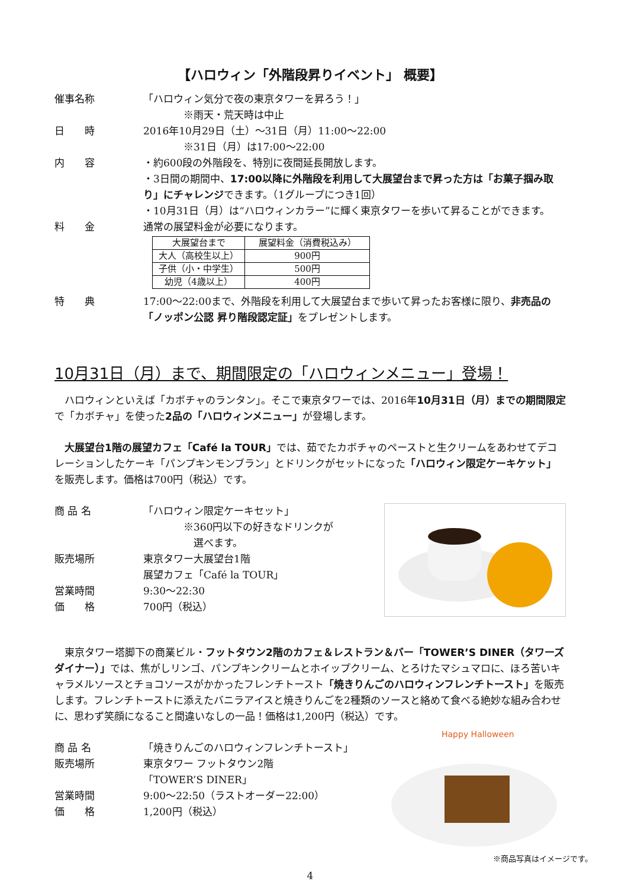【ハロウィン「外階段昇りイベント」 概要】
催事名称 「ハロウィン気分で夜の東京タワーを昇ろう！」
　　　　※雨天・荒天時は中止
日　　時 2016年10月29日（土）～31日（月）11:00～22:00
　　　　※31日（月）は17:00～22:00
内　　容 ・約600段の外階段を、特別に夜間延長開放します。
・3日間の期間中、17:00以降に外階段を利用して大展望台まで昇った方は「お菓子掴み取り」にチャレンジできます。（1グループにつき1回）
・10月31日（月）は“ハロウィンカラー”に輝く東京タワーを歩いて昇ることができます。
料　　金 通常の展望料金が必要になります。
| 大展望台まで | 展望料金（消費税込み） |
| --- | --- |
| 大人（高校生以上） | 900円 |
| 子供（小・中学生） | 500円 |
| 幼児（4歳以上） | 400円 |
特　　典 17:00～22:00まで、外階段を利用して大展望台まで歩いて昇ったお客様に限り、非売品の「ノッポン公認 昇り階段認定証」をプレゼントします。
10月31日（月）まで、期間限定の「ハロウィンメニュー」登場！
　ハロウィンといえば「カボチャのランタン」。そこで東京タワーでは、2016年10月31日（月）までの期間限定で「カボチャ」を使った2品の「ハロウィンメニュー」が登場します。
　大展望台1階の展望カフェ「Café la TOUR」では、茹でたカボチャのペーストと生クリームをあわせてデコレーションしたケーキ「パンプキンモンブラン」とドリンクがセットになった「ハロウィン限定ケーキケット」を販売します。価格は700円（税込）です。
商 品 名 「ハロウィン限定ケーキセット」
　　　　※360円以下の好きなドリンクが
　　　　　選べます。
販売場所 東京タワー大展望台1階
展望カフェ「Café la TOUR」
営業時間 9:30～22:30
価　　格 700円（税込）
　東京タワー塔脚下の商業ビル・フットタウン2階のカフェ＆レストラン＆バー「TOWER’S DINER（タワーズダイナー）」では、焦がしリンゴ、パンプキンクリームとホイップクリーム、とろけたマシュマロに、ほろ苦いキャラメルソースとチョコソースがかかったフレンチトースト「焼きりんごのハロウィンフレンチトースト」を販売します。フレンチトーストに添えたバニラアイスと焼きりんごを2種類のソースと絡めて食べる絶妙な組み合わせに、思わず笑顔になること間違いなしの一品！価格は1,200円（税込）です。
Happy Halloween
商 品 名 「焼きりんごのハロウィンフレンチトースト」
販売場所 東京タワー フットタウン2階
「TOWER’S DINER」
営業時間 9:00～22:50（ラストオーダー22:00）
価　　格 1,200円（税込）
※商品写真はイメージです。
4